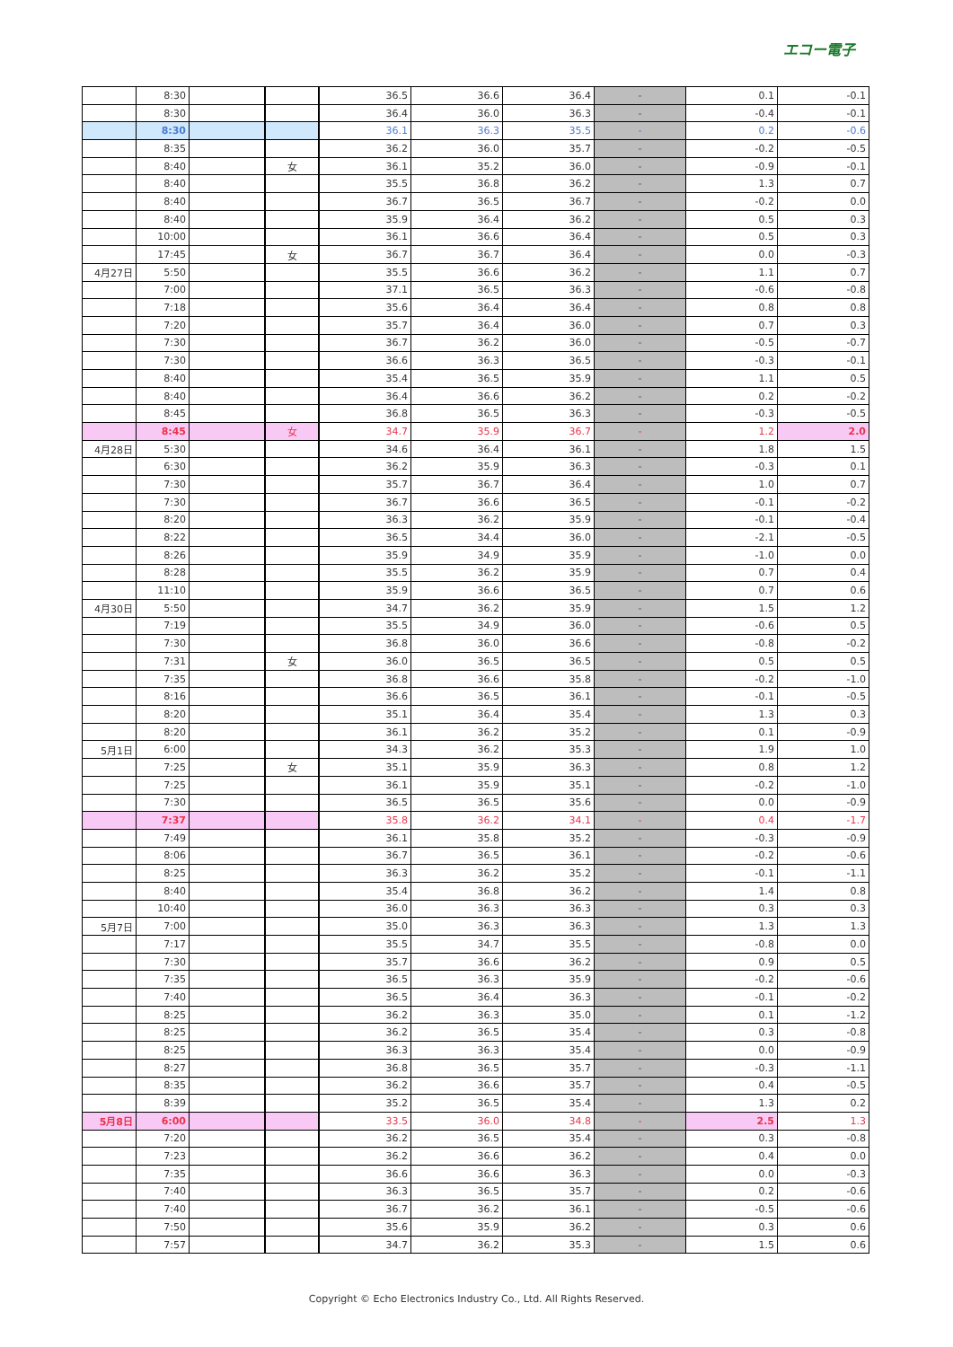エコー電子
| | 8:30 | | | 36.5 | 36.6 | 36.4 | - | 0.1 | -0.1 |
| | 8:30 | | | 36.4 | 36.0 | 36.3 | - | -0.4 | -0.1 |
| | 8:30 | | | 36.1 | 36.3 | 35.5 | - | 0.2 | -0.6 |
| | 8:35 | | | 36.2 | 36.0 | 35.7 | - | -0.2 | -0.5 |
| | 8:40 | | 女 | 36.1 | 35.2 | 36.0 | - | -0.9 | -0.1 |
| | 8:40 | | | 35.5 | 36.8 | 36.2 | - | 1.3 | 0.7 |
| | 8:40 | | | 36.7 | 36.5 | 36.7 | - | -0.2 | 0.0 |
| | 8:40 | | | 35.9 | 36.4 | 36.2 | - | 0.5 | 0.3 |
| | 10:00 | | | 36.1 | 36.6 | 36.4 | - | 0.5 | 0.3 |
| | 17:45 | | 女 | 36.7 | 36.7 | 36.4 | - | 0.0 | -0.3 |
| 4月27日 | 5:50 | | | 35.5 | 36.6 | 36.2 | - | 1.1 | 0.7 |
| | 7:00 | | | 37.1 | 36.5 | 36.3 | - | -0.6 | -0.8 |
| | 7:18 | | | 35.6 | 36.4 | 36.4 | - | 0.8 | 0.8 |
| | 7:20 | | | 35.7 | 36.4 | 36.0 | - | 0.7 | 0.3 |
| | 7:30 | | | 36.7 | 36.2 | 36.0 | - | -0.5 | -0.7 |
| | 7:30 | | | 36.6 | 36.3 | 36.5 | - | -0.3 | -0.1 |
| | 8:40 | | | 35.4 | 36.5 | 35.9 | - | 1.1 | 0.5 |
| | 8:40 | | | 36.4 | 36.6 | 36.2 | - | 0.2 | -0.2 |
| | 8:45 | | | 36.8 | 36.5 | 36.3 | - | -0.3 | -0.5 |
| | 8:45 | | 女 | 34.7 | 35.9 | 36.7 | - | 1.2 | 2.0 |
| 4月28日 | 5:30 | | | 34.6 | 36.4 | 36.1 | - | 1.8 | 1.5 |
| | 6:30 | | | 36.2 | 35.9 | 36.3 | - | -0.3 | 0.1 |
| | 7:30 | | | 35.7 | 36.7 | 36.4 | - | 1.0 | 0.7 |
| | 7:30 | | | 36.7 | 36.6 | 36.5 | - | -0.1 | -0.2 |
| | 8:20 | | | 36.3 | 36.2 | 35.9 | - | -0.1 | -0.4 |
| | 8:22 | | | 36.5 | 34.4 | 36.0 | - | -2.1 | -0.5 |
| | 8:26 | | | 35.9 | 34.9 | 35.9 | - | -1.0 | 0.0 |
| | 8:28 | | | 35.5 | 36.2 | 35.9 | - | 0.7 | 0.4 |
| | 11:10 | | | 35.9 | 36.6 | 36.5 | - | 0.7 | 0.6 |
| 4月30日 | 5:50 | | | 34.7 | 36.2 | 35.9 | - | 1.5 | 1.2 |
| | 7:19 | | | 35.5 | 34.9 | 36.0 | - | -0.6 | 0.5 |
| | 7:30 | | | 36.8 | 36.0 | 36.6 | - | -0.8 | -0.2 |
| | 7:31 | | 女 | 36.0 | 36.5 | 36.5 | - | 0.5 | 0.5 |
| | 7:35 | | | 36.8 | 36.6 | 35.8 | - | -0.2 | -1.0 |
| | 8:16 | | | 36.6 | 36.5 | 36.1 | - | -0.1 | -0.5 |
| | 8:20 | | | 35.1 | 36.4 | 35.4 | - | 1.3 | 0.3 |
| | 8:20 | | | 36.1 | 36.2 | 35.2 | - | 0.1 | -0.9 |
| 5月1日 | 6:00 | | | 34.3 | 36.2 | 35.3 | - | 1.9 | 1.0 |
| | 7:25 | | 女 | 35.1 | 35.9 | 36.3 | - | 0.8 | 1.2 |
| | 7:25 | | | 36.1 | 35.9 | 35.1 | - | -0.2 | -1.0 |
| | 7:30 | | | 36.5 | 36.5 | 35.6 | - | 0.0 | -0.9 |
| | 7:37 | | | 35.8 | 36.2 | 34.1 | - | 0.4 | -1.7 |
| | 7:49 | | | 36.1 | 35.8 | 35.2 | - | -0.3 | -0.9 |
| | 8:06 | | | 36.7 | 36.5 | 36.1 | - | -0.2 | -0.6 |
| | 8:25 | | | 36.3 | 36.2 | 35.2 | - | -0.1 | -1.1 |
| | 8:40 | | | 35.4 | 36.8 | 36.2 | - | 1.4 | 0.8 |
| | 10:40 | | | 36.0 | 36.3 | 36.3 | - | 0.3 | 0.3 |
| 5月7日 | 7:00 | | | 35.0 | 36.3 | 36.3 | - | 1.3 | 1.3 |
| | 7:17 | | | 35.5 | 34.7 | 35.5 | - | -0.8 | 0.0 |
| | 7:30 | | | 35.7 | 36.6 | 36.2 | - | 0.9 | 0.5 |
| | 7:35 | | | 36.5 | 36.3 | 35.9 | - | -0.2 | -0.6 |
| | 7:40 | | | 36.5 | 36.4 | 36.3 | - | -0.1 | -0.2 |
| | 8:25 | | | 36.2 | 36.3 | 35.0 | - | 0.1 | -1.2 |
| | 8:25 | | | 36.2 | 36.5 | 35.4 | - | 0.3 | -0.8 |
| | 8:25 | | | 36.3 | 36.3 | 35.4 | - | 0.0 | -0.9 |
| | 8:27 | | | 36.8 | 36.5 | 35.7 | - | -0.3 | -1.1 |
| | 8:35 | | | 36.2 | 36.6 | 35.7 | - | 0.4 | -0.5 |
| | 8:39 | | | 35.2 | 36.5 | 35.4 | - | 1.3 | 0.2 |
| 5月8日 | 6:00 | | | 33.5 | 36.0 | 34.8 | - | 2.5 | 1.3 |
| | 7:20 | | | 36.2 | 36.5 | 35.4 | - | 0.3 | -0.8 |
| | 7:23 | | | 36.2 | 36.6 | 36.2 | - | 0.4 | 0.0 |
| | 7:35 | | | 36.6 | 36.6 | 36.3 | - | 0.0 | -0.3 |
| | 7:40 | | | 36.3 | 36.5 | 35.7 | - | 0.2 | -0.6 |
| | 7:40 | | | 36.7 | 36.2 | 36.1 | - | -0.5 | -0.6 |
| | 7:50 | | | 35.6 | 35.9 | 36.2 | - | 0.3 | 0.6 |
| | 7:57 | | | 34.7 | 36.2 | 35.3 | - | 1.5 | 0.6 |
Copyright © Echo Electronics Industry Co., Ltd. All Rights Reserved.